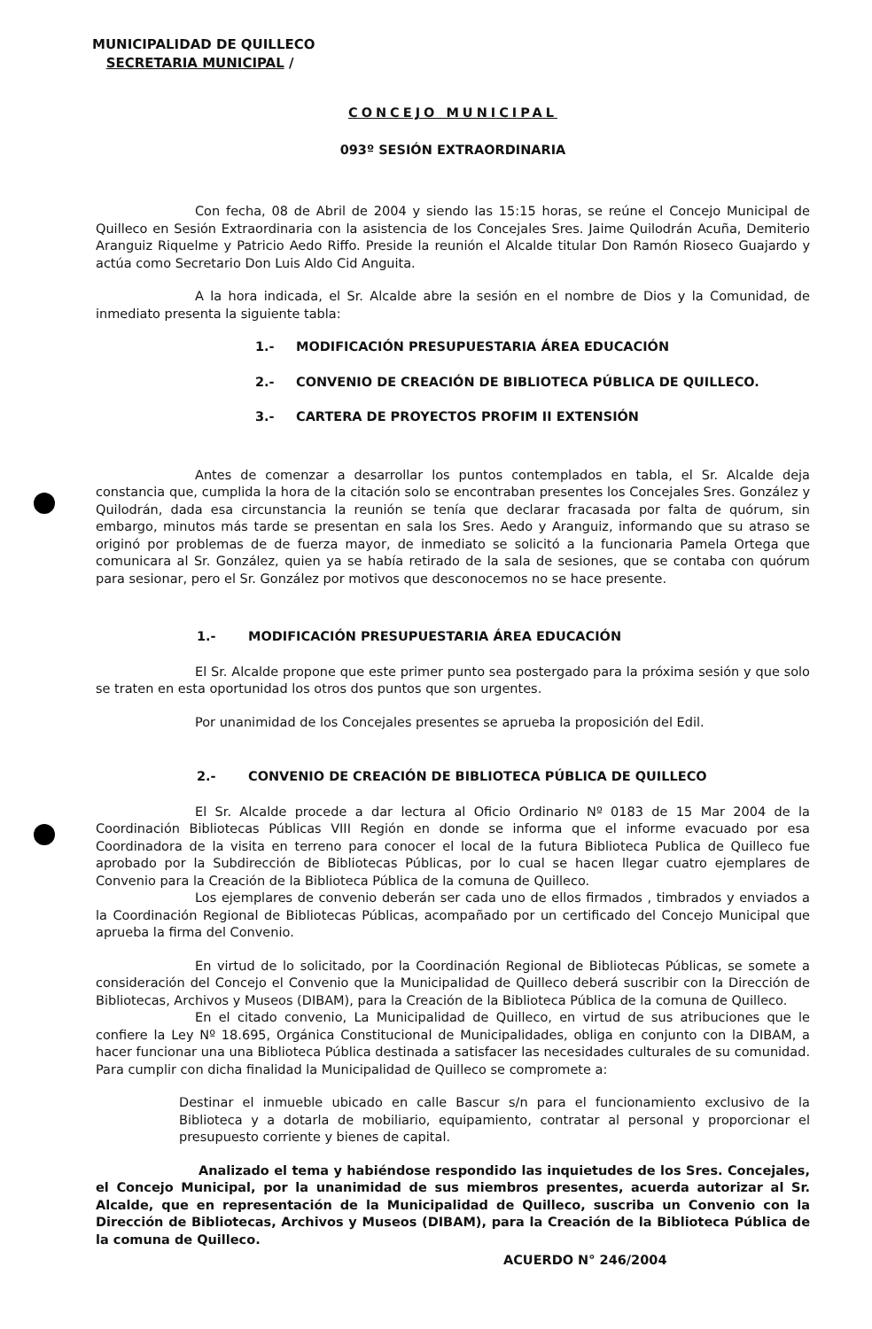MUNICIPALIDAD DE QUILLECO
SECRETARIA MUNICIPAL /
CONCEJO MUNICIPAL
093º SESIÓN EXTRAORDINARIA
Con fecha, 08 de Abril de 2004 y siendo las 15:15 horas, se reúne el Concejo Municipal de Quilleco en Sesión Extraordinaria con la asistencia de los Concejales Sres. Jaime Quilodrán Acuña, Demiterio Aranguiz Riquelme y Patricio Aedo Riffo. Preside la reunión el Alcalde titular Don Ramón Rioseco Guajardo y actúa como Secretario Don Luis Aldo Cid Anguita.
A la hora indicada, el Sr. Alcalde abre la sesión en el nombre de Dios y la Comunidad, de inmediato presenta la siguiente tabla:
1.- MODIFICACIÓN PRESUPUESTARIA ÁREA EDUCACIÓN
2.- CONVENIO DE CREACIÓN DE BIBLIOTECA PÚBLICA DE QUILLECO.
3.- CARTERA DE PROYECTOS PROFIM II EXTENSIÓN
Antes de comenzar a desarrollar los puntos contemplados en tabla, el Sr. Alcalde deja constancia que, cumplida la hora de la citación solo se encontraban presentes los Concejales Sres. González y Quilodrán, dada esa circunstancia la reunión se tenía que declarar fracasada por falta de quórum, sin embargo, minutos más tarde se presentan en sala los Sres. Aedo y Aranguiz, informando que su atraso se originó por problemas de de fuerza mayor, de inmediato se solicitó a la funcionaria Pamela Ortega que comunicara al Sr. González, quien ya se había retirado de la sala de sesiones, que se contaba con quórum para sesionar, pero el Sr. González por motivos que desconocemos no se hace presente.
1.- MODIFICACIÓN PRESUPUESTARIA ÁREA EDUCACIÓN
El Sr. Alcalde propone que este primer punto sea postergado para la próxima sesión y que solo se traten en esta oportunidad los otros dos puntos que son urgentes.
Por unanimidad de los Concejales presentes se aprueba la proposición del Edil.
2.- CONVENIO DE CREACIÓN DE BIBLIOTECA PÚBLICA DE QUILLECO
El Sr. Alcalde procede a dar lectura al Oficio Ordinario Nº 0183 de 15 Mar 2004 de la Coordinación Bibliotecas Públicas VIII Región en donde se informa que el informe evacuado por esa Coordinadora de la visita en terreno para conocer el local de la futura Biblioteca Publica de Quilleco fue aprobado por la Subdirección de Bibliotecas Públicas, por lo cual se hacen llegar cuatro ejemplares de Convenio para la Creación de la Biblioteca Pública de la comuna de Quilleco.
Los ejemplares de convenio deberán ser cada uno de ellos firmados , timbrados y enviados a la Coordinación Regional de Bibliotecas Públicas, acompañado por un certificado del Concejo Municipal que aprueba la firma del Convenio.
En virtud de lo solicitado, por la Coordinación Regional de Bibliotecas Públicas, se somete a consideración del Concejo el Convenio que la Municipalidad de Quilleco deberá suscribir con la Dirección de Bibliotecas, Archivos y Museos (DIBAM), para la Creación de la Biblioteca Pública de la comuna de Quilleco.
En el citado convenio, La Municipalidad de Quilleco, en virtud de sus atribuciones que le confiere la Ley Nº 18.695, Orgánica Constitucional de Municipalidades, obliga en conjunto con la DIBAM, a hacer funcionar una una Biblioteca Pública destinada a satisfacer las necesidades culturales de su comunidad. Para cumplir con dicha finalidad la Municipalidad de Quilleco se compromete a:
Destinar el inmueble ubicado en calle Bascur s/n para el funcionamiento exclusivo de la Biblioteca y a dotarla de mobiliario, equipamiento, contratar al personal y proporcionar el presupuesto corriente y bienes de capital.
Analizado el tema y habiéndose respondido las inquietudes de los Sres. Concejales, el Concejo Municipal, por la unanimidad de sus miembros presentes, acuerda autorizar al Sr. Alcalde, que en representación de la Municipalidad de Quilleco, suscriba un Convenio con la Dirección de Bibliotecas, Archivos y Museos (DIBAM), para la Creación de la Biblioteca Pública de la comuna de Quilleco.
ACUERDO N° 246/2004